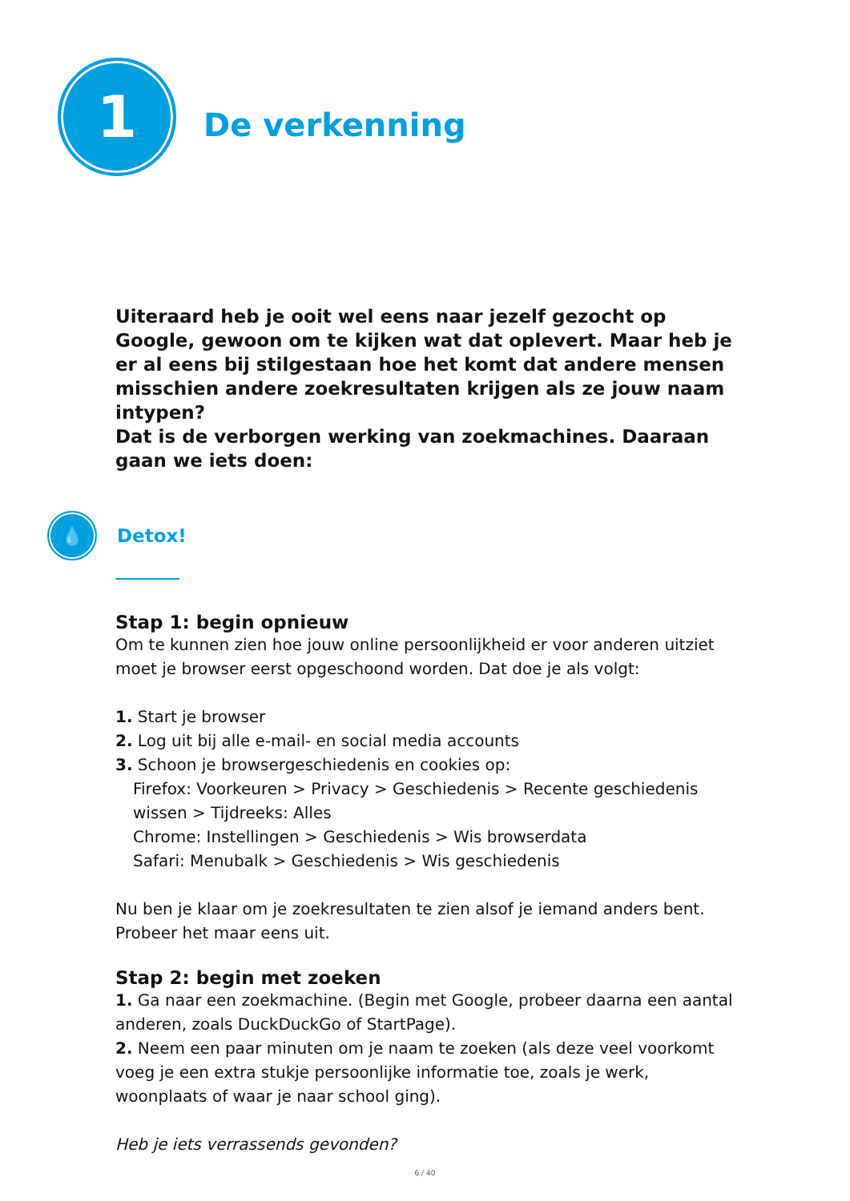1
De verkenning
Uiteraard heb je ooit wel eens naar jezelf gezocht op Google, gewoon om te kijken wat dat oplevert. Maar heb je er al eens bij stilgestaan hoe het komt dat andere mensen misschien andere zoekresultaten krijgen als ze jouw naam intypen?
Dat is de verborgen werking van zoekmachines. Daaraan gaan we iets doen:
💧
Detox!
Stap 1: begin opnieuw
Om te kunnen zien hoe jouw online persoonlijkheid er voor anderen uitziet moet je browser eerst opgeschoond worden. Dat doe je als volgt:
1. Start je browser
2. Log uit bij alle e-mail- en social media accounts
3. Schoon je browsergeschiedenis en cookies op:
Firefox: Voorkeuren > Privacy > Geschiedenis > Recente geschiedenis wissen > Tijdreeks: Alles
Chrome: Instellingen > Geschiedenis > Wis browserdata
Safari: Menubalk > Geschiedenis > Wis geschiedenis
Nu ben je klaar om je zoekresultaten te zien alsof je iemand anders bent. Probeer het maar eens uit.
Stap 2: begin met zoeken
1. Ga naar een zoekmachine. (Begin met Google, probeer daarna een aantal anderen, zoals DuckDuckGo of StartPage).
2. Neem een paar minuten om je naam te zoeken (als deze veel voorkomt voeg je een extra stukje persoonlijke informatie toe, zoals je werk, woonplaats of waar je naar school ging).
Heb je iets verrassends gevonden?
6 / 40